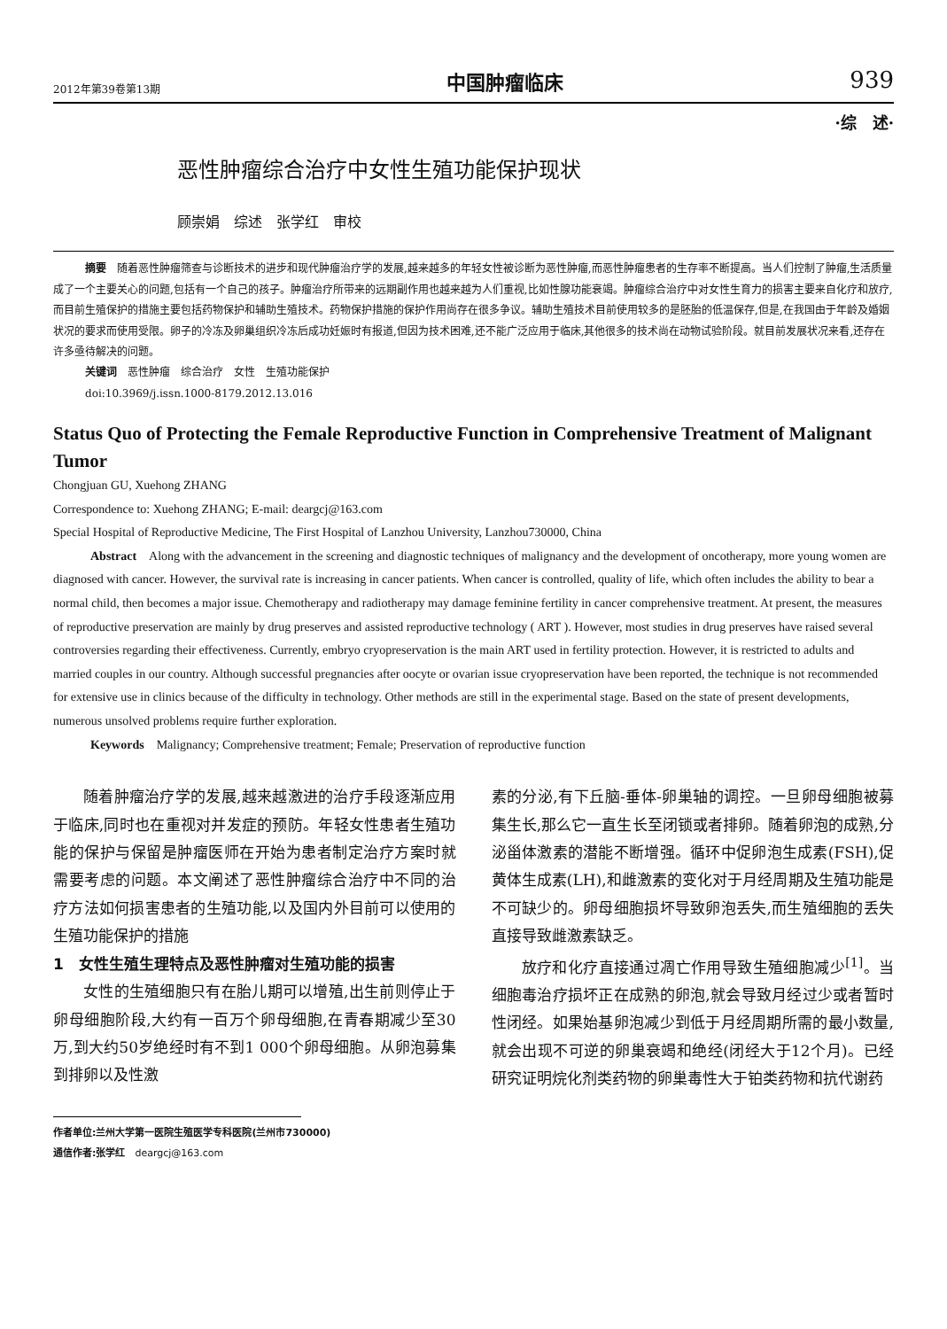2012年第39卷第13期 中国肿瘤临床 939
·综　述·
恶性肿瘤综合治疗中女性生殖功能保护现状
顾崇娟　综述　张学红　审校
摘要　随着恶性肿瘤筛查与诊断技术的进步和现代肿瘤治疗学的发展,越来越多的年轻女性被诊断为恶性肿瘤,而恶性肿瘤患者的生存率不断提高。当人们控制了肿瘤,生活质量成了一个主要关心的问题,包括有一个自己的孩子。肿瘤治疗所带来的远期副作用也越来越为人们重视,比如性腺功能衰竭。肿瘤综合治疗中对女性生育力的损害主要来自化疗和放疗,而目前生殖保护的措施主要包括药物保护和辅助生殖技术。药物保护措施的保护作用尚存在很多争议。辅助生殖技术目前使用较多的是胚胎的低温保存,但是,在我国由于年龄及婚姻状况的要求而使用受限。卵子的冷冻及卵巢组织冷冻后成功妊娠时有报道,但因为技术困难,还不能广泛应用于临床,其他很多的技术尚在动物试验阶段。就目前发展状况来看,还存在许多亟待解决的问题。
关键词　恶性肿瘤　综合治疗　女性　生殖功能保护
doi:10.3969/j.issn.1000-8179.2012.13.016
Status Quo of Protecting the Female Reproductive Function in Comprehensive Treatment of Malignant Tumor
Chongjuan GU, Xuehong ZHANG
Correspondence to: Xuehong ZHANG; E-mail: deargcj@163.com
Special Hospital of Reproductive Medicine, The First Hospital of Lanzhou University, Lanzhou730000, China
Abstract　Along with the advancement in the screening and diagnostic techniques of malignancy and the development of oncotherapy, more young women are diagnosed with cancer. However, the survival rate is increasing in cancer patients. When cancer is controlled, quality of life, which often includes the ability to bear a normal child, then becomes a major issue. Chemotherapy and radiotherapy may damage feminine fertility in cancer comprehensive treatment. At present, the measures of reproductive preservation are mainly by drug preserves and assisted reproductive technology ( ART ). However, most studies in drug preserves have raised several controversies regarding their effectiveness. Currently, embryo cryopreservation is the main ART used in fertility protection. However, it is restricted to adults and married couples in our country. Although successful pregnancies after oocyte or ovarian issue cryopreservation have been reported, the technique is not recommended for extensive use in clinics because of the difficulty in technology. Other methods are still in the experimental stage. Based on the state of present developments, numerous unsolved problems require further exploration.
Keywords　Malignancy; Comprehensive treatment; Female; Preservation of reproductive function
随着肿瘤治疗学的发展,越来越激进的治疗手段逐渐应用于临床,同时也在重视对并发症的预防。年轻女性患者生殖功能的保护与保留是肿瘤医师在开始为患者制定治疗方案时就需要考虑的问题。本文阐述了恶性肿瘤综合治疗中不同的治疗方法如何损害患者的生殖功能,以及国内外目前可以使用的生殖功能保护的措施
1　女性生殖生理特点及恶性肿瘤对生殖功能的损害
女性的生殖细胞只有在胎儿期可以增殖,出生前则停止于卵母细胞阶段,大约有一百万个卵母细胞,在青春期减少至30万,到大约50岁绝经时有不到1 000个卵母细胞。从卵泡募集到排卵以及性激
素的分泌,有下丘脑-垂体-卵巢轴的调控。一旦卵母细胞被募集生长,那么它一直生长至闭锁或者排卵。随着卵泡的成熟,分泌甾体激素的潜能不断增强。循环中促卵泡生成素(FSH),促黄体生成素(LH),和雌激素的变化对于月经周期及生殖功能是不可缺少的。卵母细胞损坏导致卵泡丢失,而生殖细胞的丢失直接导致雌激素缺乏。
放疗和化疗直接通过凋亡作用导致生殖细胞减少<sup>[1]</sup>。当细胞毒治疗损坏正在成熟的卵泡,就会导致月经过少或者暂时性闭经。如果始基卵泡减少到低于月经周期所需的最小数量,就会出现不可逆的卵巢衰竭和绝经(闭经大于12个月)。已经研究证明烷化剂类药物的卵巢毒性大于铂类药物和抗代谢药
作者单位:兰州大学第一医院生殖医学专科医院(兰州市730000)
通信作者:张学红　deargcj@163.com